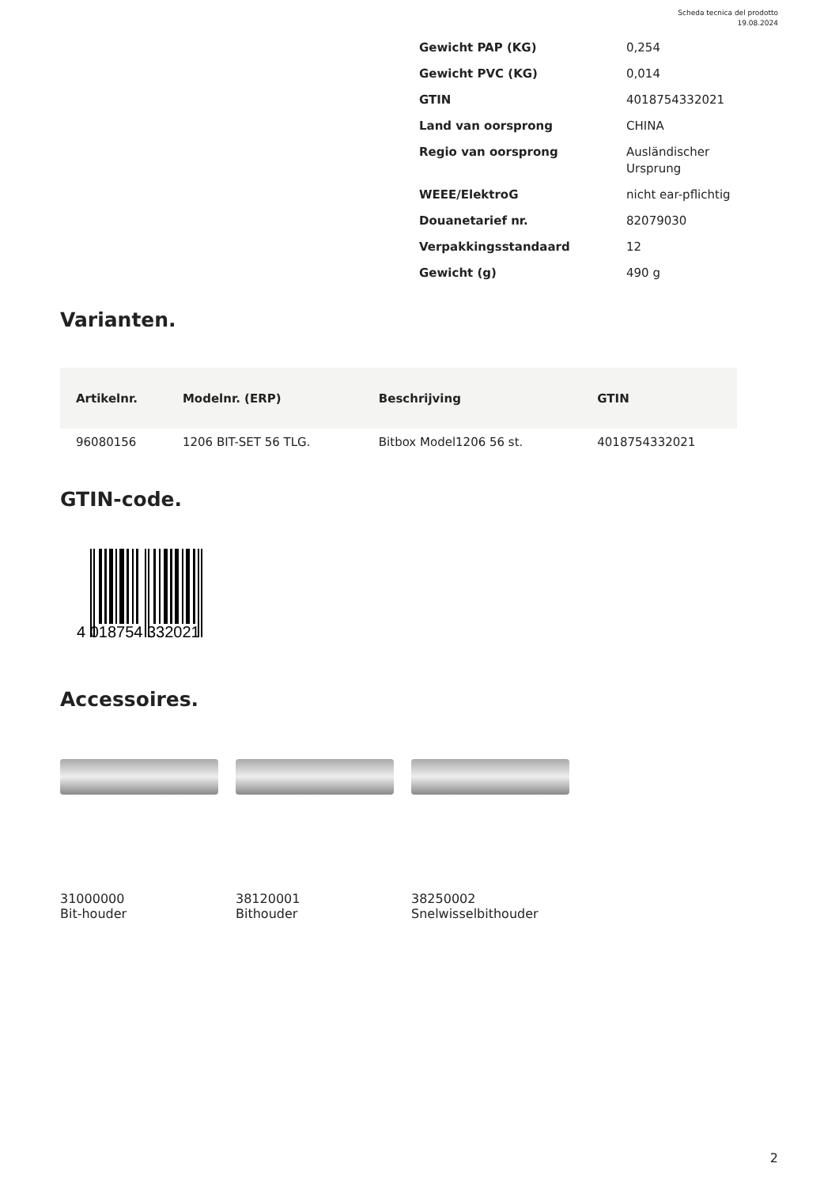Scheda tecnica del prodotto
19.08.2024
| Gewicht PAP (KG) | 0,254 |
| Gewicht PVC (KG) | 0,014 |
| GTIN | 4018754332021 |
| Land van oorsprong | CHINA |
| Regio van oorsprong | Ausländischer Ursprung |
| WEEE/ElektroG | nicht ear-pflichtig |
| Douanetarief nr. | 82079030 |
| Verpakkingsstandaard | 12 |
| Gewicht (g) | 490 g |
Varianten.
| Artikelnr. | Modelnr. (ERP) | Beschrijving | GTIN |
| --- | --- | --- | --- |
| 96080156 | 1206 BIT-SET 56 TLG. | Bitbox Model1206 56 st. | 4018754332021 |
GTIN-code.
4 018754 332021
Accessoires.
31000000
Bit-houder
38120001
Bithouder
38250002
Snelwisselbithouder
2